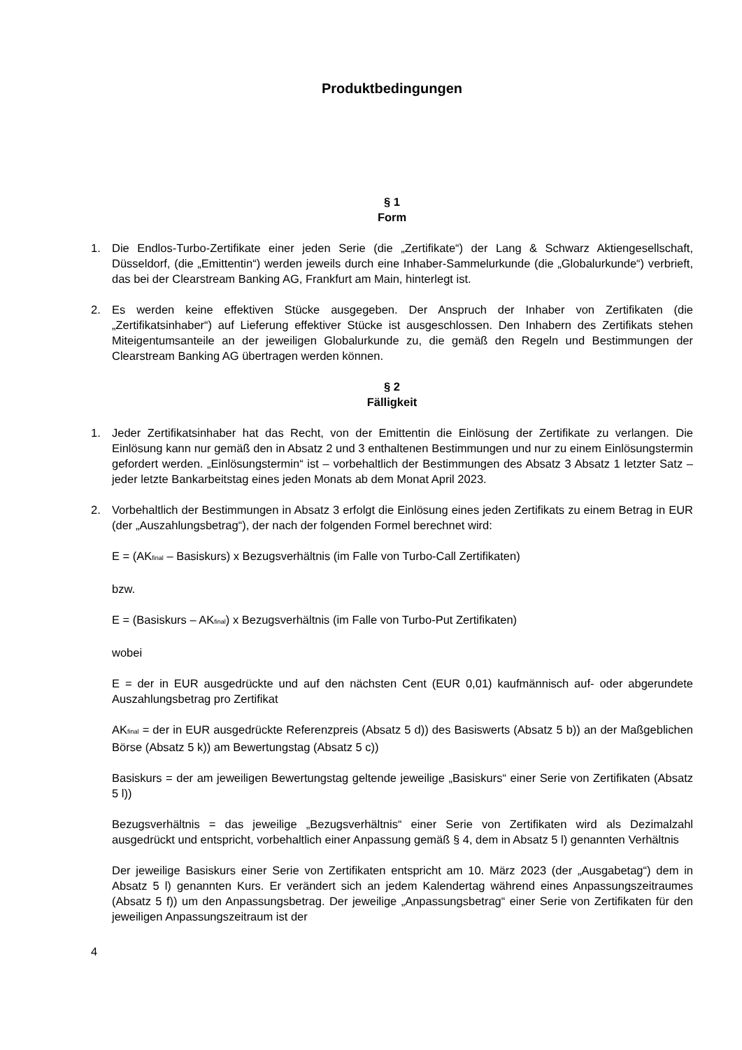Produktbedingungen
§ 1
Form
1. Die Endlos-Turbo-Zertifikate einer jeden Serie (die „Zertifikate“) der Lang & Schwarz Aktiengesellschaft, Düsseldorf, (die „Emittentin“) werden jeweils durch eine Inhaber-Sammelurkunde (die „Globalurkunde“) verbrieft, das bei der Clearstream Banking AG, Frankfurt am Main, hinterlegt ist.
2. Es werden keine effektiven Stücke ausgegeben. Der Anspruch der Inhaber von Zertifikaten (die „Zertifikatsinhaber“) auf Lieferung effektiver Stücke ist ausgeschlossen. Den Inhabern des Zertifikats stehen Miteigentumsanteile an der jeweiligen Globalurkunde zu, die gemäß den Regeln und Bestimmungen der Clearstream Banking AG übertragen werden können.
§ 2
Fälligkeit
1. Jeder Zertifikatsinhaber hat das Recht, von der Emittentin die Einlösung der Zertifikate zu verlangen. Die Einlösung kann nur gemäß den in Absatz 2 und 3 enthaltenen Bestimmungen und nur zu einem Einlösungstermin gefordert werden. „Einlösungstermin“ ist – vorbehaltlich der Bestimmungen des Absatz 3 Absatz 1 letzter Satz – jeder letzte Bankarbeitstag eines jeden Monats ab dem Monat April 2023.
2. Vorbehaltlich der Bestimmungen in Absatz 3 erfolgt die Einlösung eines jeden Zertifikats zu einem Betrag in EUR (der „Auszahlungsbetrag“), der nach der folgenden Formel berechnet wird:
E = (AK<sub>final</sub> – Basiskurs) x Bezugsverhältnis (im Falle von Turbo-Call Zertifikaten)
bzw.
E = (Basiskurs – AK<sub>final</sub>) x Bezugsverhältnis (im Falle von Turbo-Put Zertifikaten)
wobei
E = der in EUR ausgedrückte und auf den nächsten Cent (EUR 0,01) kaufmännisch auf- oder abgerundete Auszahlungsbetrag pro Zertifikat
AK<sub>final</sub> = der in EUR ausgedrückte Referenzpreis (Absatz 5 d)) des Basiswerts (Absatz 5 b)) an der Maßgeblichen Börse (Absatz 5 k)) am Bewertungstag (Absatz 5 c))
Basiskurs = der am jeweiligen Bewertungstag geltende jeweilige „Basiskurs“ einer Serie von Zertifikaten (Absatz 5 l))
Bezugsverhältnis = das jeweilige „Bezugsverhältnis“ einer Serie von Zertifikaten wird als Dezimalzahl ausgedrückt und entspricht, vorbehaltlich einer Anpassung gemäß § 4, dem in Absatz 5 l) genannten Verhältnis
Der jeweilige Basiskurs einer Serie von Zertifikaten entspricht am 10. März 2023 (der „Ausgabetag“) dem in Absatz 5 l) genannten Kurs. Er verändert sich an jedem Kalendertag während eines Anpassungszeitraumes (Absatz 5 f)) um den Anpassungsbetrag. Der jeweilige „Anpassungsbetrag“ einer Serie von Zertifikaten für den jeweiligen Anpassungszeitraum ist der
4